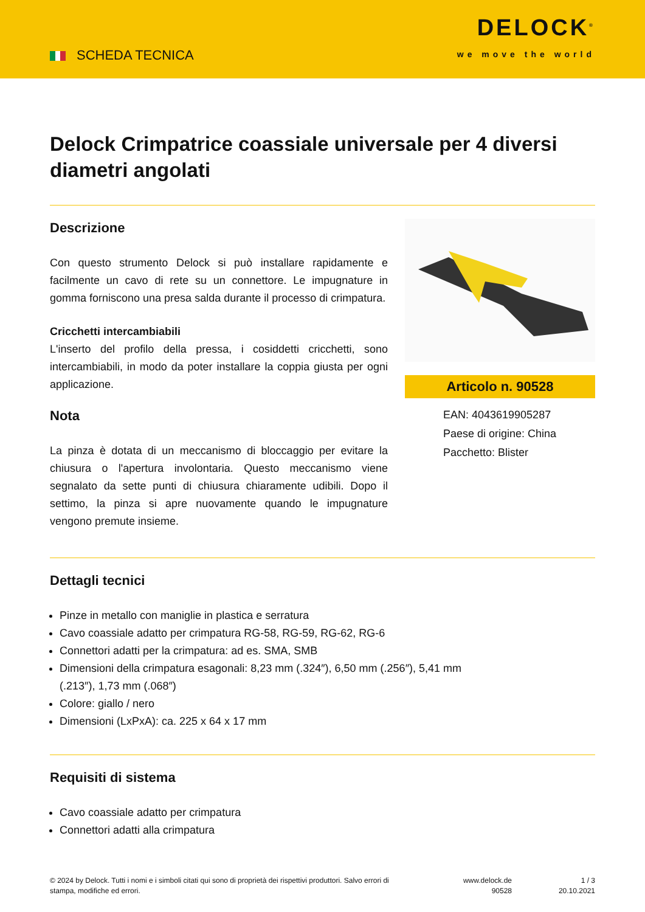SCHEDA TECNICA
DELOCK<sup>®</sup>
we move the world
Delock Crimpatrice coassiale universale per 4 diversi diametri angolati
Descrizione
Con questo strumento Delock si può installare rapidamente e facilmente un cavo di rete su un connettore. Le impugnature in gomma forniscono una presa salda durante il processo di crimpatura.
Cricchetti intercambiabili
L'inserto del profilo della pressa, i cosiddetti cricchetti, sono intercambiabili, in modo da poter installare la coppia giusta per ogni applicazione.
Nota
La pinza è dotata di un meccanismo di bloccaggio per evitare la chiusura o l'apertura involontaria. Questo meccanismo viene segnalato da sette punti di chiusura chiaramente udibili. Dopo il settimo, la pinza si apre nuovamente quando le impugnature vengono premute insieme.
Articolo n. 90528
EAN: 4043619905287
Paese di origine: China
Pacchetto: Blister
Dettagli tecnici
Pinze in metallo con maniglie in plastica e serratura
Cavo coassiale adatto per crimpatura RG-58, RG-59, RG-62, RG-6
Connettori adatti per la crimpatura: ad es. SMA, SMB
Dimensioni della crimpatura esagonali: 8,23 mm (.324″), 6,50 mm (.256″), 5,41 mm
(.213″), 1,73 mm (.068″)
Colore: giallo / nero
Dimensioni (LxPxA): ca. 225 x 64 x 17 mm
Requisiti di sistema
Cavo coassiale adatto per crimpatura
Connettori adatti alla crimpatura
© 2024 by Delock. Tutti i nomi e i simboli citati qui sono di proprietà dei rispettivi produttori. Salvo errori di stampa, modifiche ed errori.
www.delock.de
90528
1 / 3
20.10.2021